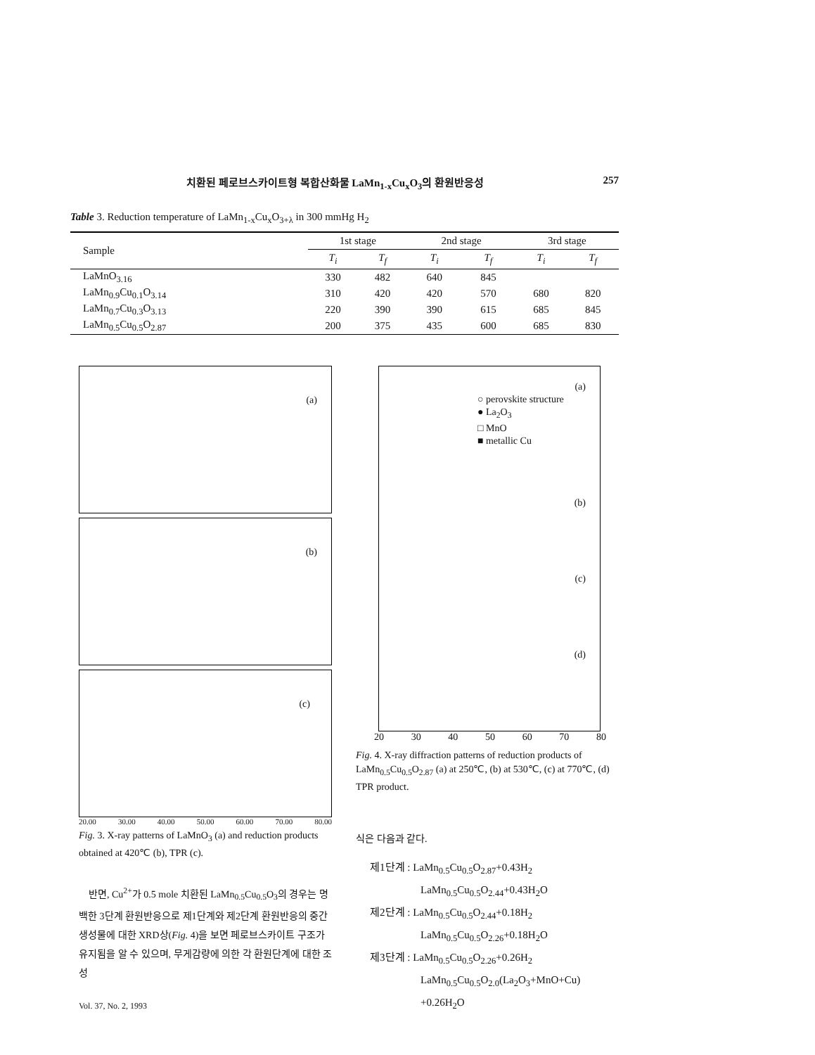치환된 페로브스카이트형 복합산화물 LaMn<sub>1-x</sub>Cu<sub>x</sub>O<sub>3</sub>의 환원반응성 257
Table 3. Reduction temperature of LaMn<sub>1-x</sub>Cu<sub>x</sub>O<sub>3+λ</sub> in 300 mmHg H<sub>2</sub>
| Sample | 1st stage | | 2nd stage | | 3rd stage | |
| --- | --- | --- | --- | --- | --- | --- |
| | T<sub>i</sub> | T<sub>f</sub> | T<sub>i</sub> | T<sub>f</sub> | T<sub>i</sub> | T<sub>f</sub> |
| LaMnO<sub>3.16</sub> | 330 | 482 | 640 | 845 | | |
| LaMn<sub>0.9</sub>Cu<sub>0.1</sub>O<sub>3.14</sub> | 310 | 420 | 420 | 570 | 680 | 820 |
| LaMn<sub>0.7</sub>Cu<sub>0.3</sub>O<sub>3.13</sub> | 220 | 390 | 390 | 615 | 685 | 845 |
| LaMn<sub>0.5</sub>Cu<sub>0.5</sub>O<sub>2.87</sub> | 200 | 375 | 435 | 600 | 685 | 830 |
(a)
(b)
(c)
20.00 30.00 40.00 50.00 60.00 70.00 80.00
Fig. 3. X-ray patterns of LaMnO<sub>3</sub> (a) and reduction products obtained at 420℃ (b), TPR (c).
　반면, Cu<sup>2+</sup>가 0.5 mole 치환된 LaMn<sub>0.5</sub>Cu<sub>0.5</sub>O<sub>3</sub>의 경우는 명백한 3단계 환원반응으로 제1단계와 제2단계 환원반응의 중간생성물에 대한 XRD상(Fig. 4)을 보면 페로브스카이트 구조가 유지됨을 알 수 있으며, 무게감량에 의한 각 환원단계에 대한 조성
Vol. 37, No. 2, 1993
(a)
○ perovskite structure
● La<sub>2</sub>O<sub>3</sub>
□ MnO
■ metallic Cu
(b)
(c)
(d)
20 30 40 50 60 70 80
Fig. 4. X-ray diffraction patterns of reduction products of LaMn<sub>0.5</sub>Cu<sub>0.5</sub>O<sub>2.87</sub> (a) at 250℃, (b) at 530℃, (c) at 770℃, (d) TPR product.
식은 다음과 같다.
제1단계 : LaMn<sub>0.5</sub>Cu<sub>0.5</sub>O<sub>2.87</sub>+0.43H<sub>2</sub>
LaMn<sub>0.5</sub>Cu<sub>0.5</sub>O<sub>2.44</sub>+0.43H<sub>2</sub>O
제2단계 : LaMn<sub>0.5</sub>Cu<sub>0.5</sub>O<sub>2.44</sub>+0.18H<sub>2</sub>
LaMn<sub>0.5</sub>Cu<sub>0.5</sub>O<sub>2.26</sub>+0.18H<sub>2</sub>O
제3단계 : LaMn<sub>0.5</sub>Cu<sub>0.5</sub>O<sub>2.26</sub>+0.26H<sub>2</sub>
LaMn<sub>0.5</sub>Cu<sub>0.5</sub>O<sub>2.0</sub>(La<sub>2</sub>O<sub>3</sub>+MnO+Cu)
+0.26H<sub>2</sub>O